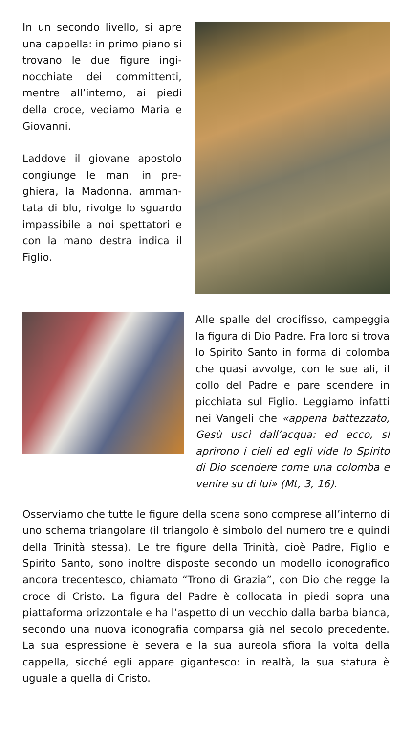In un secondo livello, si apre una cappella: in primo piano si trovano le due figure ingi­nocchiate dei committenti, mentre all’interno, ai piedi della croce, vediamo Maria e Giovanni.
Laddove il giovane aposto­lo congiunge le mani in pre­ghiera, la Madonna, amman­tata di blu, rivolge lo sguardo impassibile a noi spettatori e con la mano destra indica il Figlio.
Alle spalle del crocifisso, campeg­gia la figura di Dio Padre. Fra loro si trova lo Spirito Santo in for­ma di colomba che quasi avvolge, con le sue ali, il collo del Padre e pare scendere in picchiata sul Fi­glio. Leggiamo infatti nei Vange­li che «appena battezzato, Gesù uscì dall’acqua: ed ecco, si apriro­no i cieli ed egli vide lo Spirito di Dio scendere come una colomba e venire su di lui» (Mt, 3, 16).
Osserviamo che tutte le figure della scena sono comprese all’in­terno di uno schema triangolare (il triangolo è simbolo del nu­mero tre e quindi della Trinità stessa). Le tre figure della Trinità, cioè Padre, Figlio e Spirito Santo, sono inoltre disposte secondo un modello iconografico ancora trecentesco, chiamato “Trono di Grazia”, con Dio che regge la croce di Cristo. La figura del Padre è collocata in piedi sopra una piattaforma orizzontale e ha l’aspetto di un vecchio dalla barba bianca, secondo una nuova iconografia comparsa già nel secolo precedente. La sua espressione è severa e la sua aureola sfiora la volta della cappella, sicché egli appare gigantesco: in realtà, la sua statura è uguale a quella di Cristo.